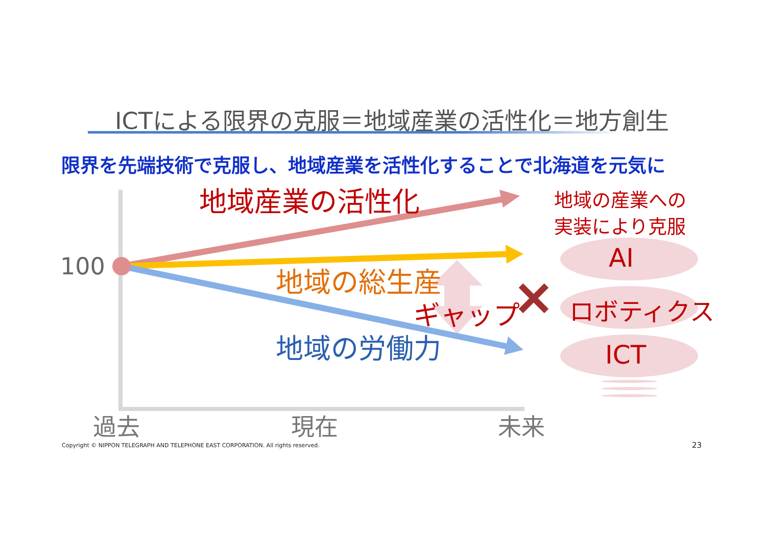ICTによる限界の克服＝地域産業の活性化＝地方創生
限界を先端技術で克服し、地域産業を活性化することで北海道を元気に
地域産業の活性化
地域の産業への
実装により克服
100 AI
地域の総生産
ロボティクス
ギャップ
地域の労働力 ICT
過去 現在 未来
Copyright © NIPPON TELEGRAPH AND TELEPHONE EAST CORPORATION. All rights reserved. 23